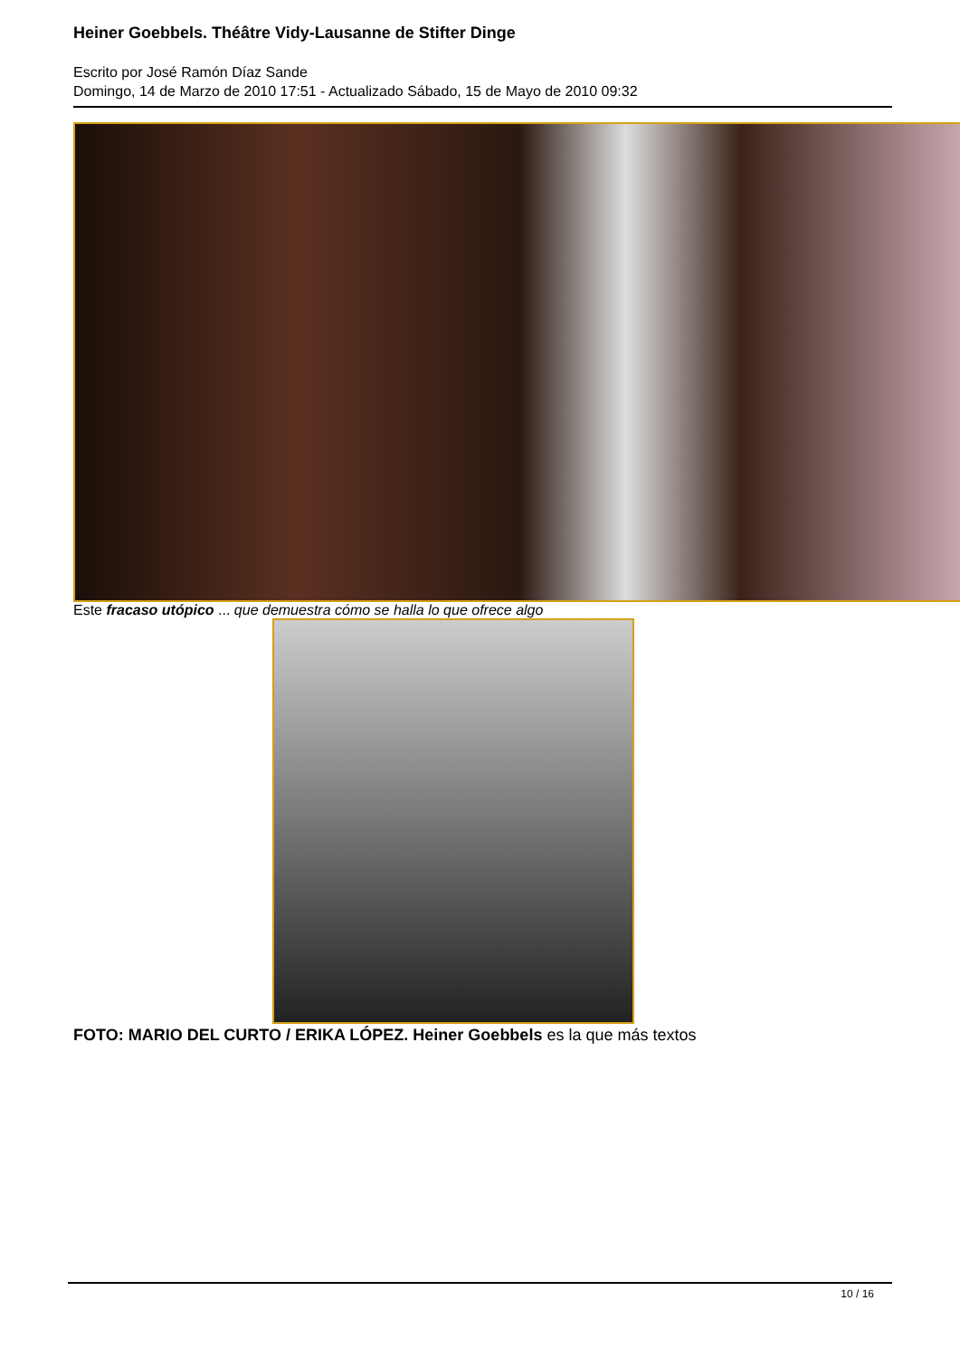Heiner Goebbels. Théâtre Vidy-Lausanne de Stifter Dinge
Escrito por José Ramón Díaz Sande
Domingo, 14 de Marzo de 2010 17:51 - Actualizado Sábado, 15 de Mayo de 2010 09:32
Este fracaso utópico ... que demuestra cómo se halla lo que ofrece algo
FOTO: MARIO DEL CURTO / ERIKA LÓPEZ. Heiner Goebbels es la que más textos
10 / 16